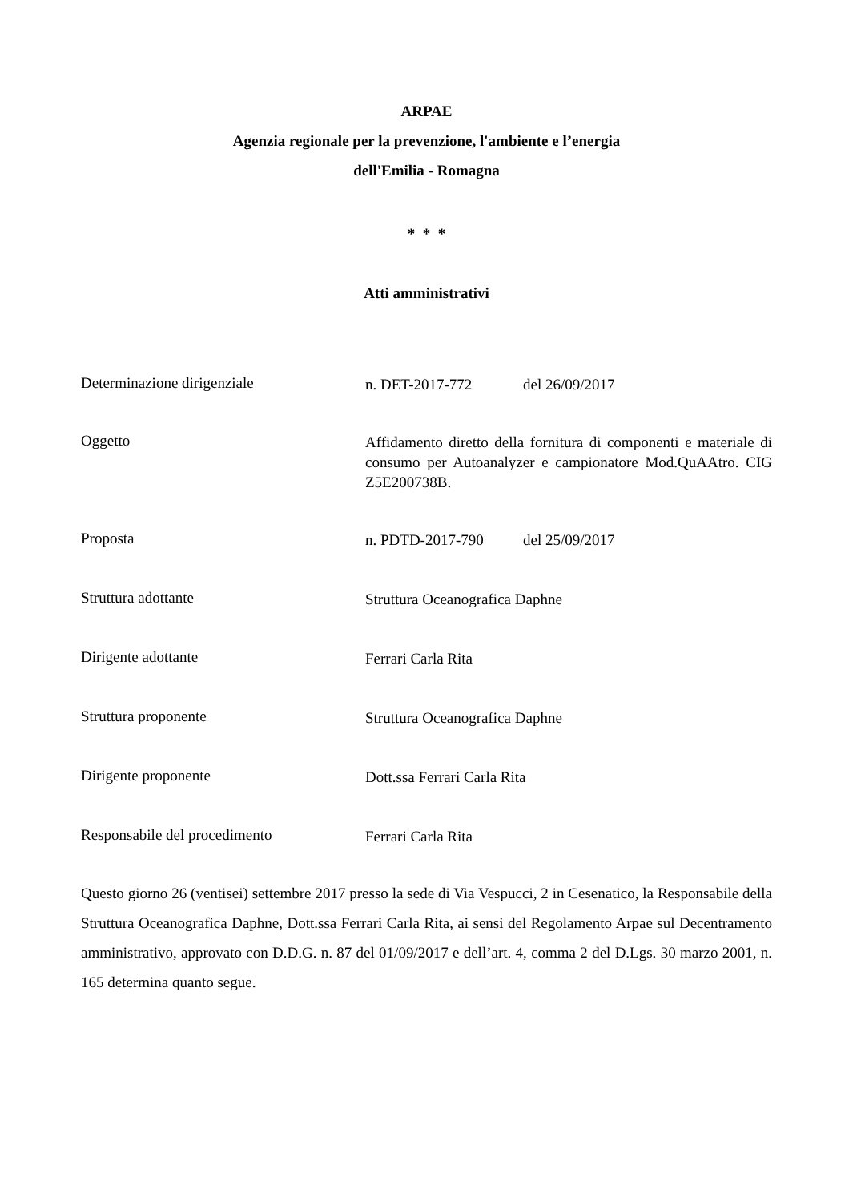ARPAE
Agenzia regionale per la prevenzione, l'ambiente e l’energia
dell'Emilia - Romagna
* * *
Atti amministrativi
Determinazione dirigenziale
n. DET-2017-772 del 26/09/2017
Oggetto
Affidamento diretto della fornitura di componenti e materiale di consumo per Autoanalyzer e campionatore Mod.QuAAtro. CIG Z5E200738B.
Proposta
n. PDTD-2017-790 del 25/09/2017
Struttura adottante
Struttura Oceanografica Daphne
Dirigente adottante
Ferrari Carla Rita
Struttura proponente
Struttura Oceanografica Daphne
Dirigente proponente
Dott.ssa Ferrari Carla Rita
Responsabile del procedimento
Ferrari Carla Rita
Questo giorno 26 (ventisei) settembre 2017 presso la sede di Via Vespucci, 2 in Cesenatico, la Responsabile della Struttura Oceanografica Daphne, Dott.ssa Ferrari Carla Rita, ai sensi del Regolamento Arpae sul Decentramento amministrativo, approvato con D.D.G. n. 87 del 01/09/2017 e dell’art. 4, comma 2 del D.Lgs. 30 marzo 2001, n. 165 determina quanto segue.